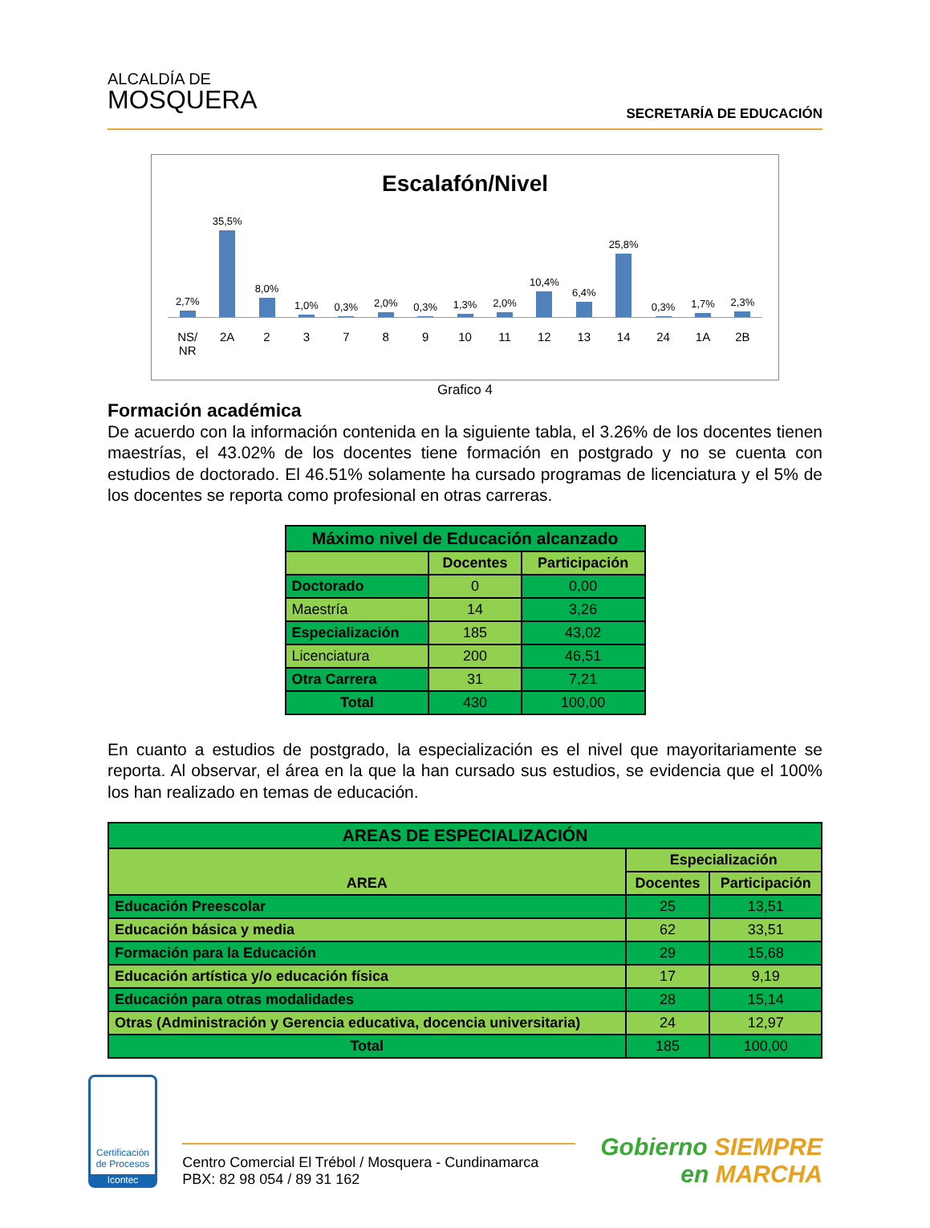ALCALDÍA DE
MOSQUERA
SECRETARÍA DE EDUCACIÓN
Escalafón/Nivel
2,7%
35,5%
8,0%
1,0%
0,3%
2,0%
0,3%
1,3%
2,0%
10,4%
6,4%
25,8%
0,3%
1,7%
2,3%
NS/ NR 2A 23789 10 11 12 13 14 24 1A 2B
Grafico 4
Formación académica
De acuerdo con la información contenida en la siguiente tabla, el 3.26% de los docentes tienen maestrías, el 43.02% de los docentes tiene formación en postgrado y no se cuenta con estudios de doctorado. El 46.51% solamente ha cursado programas de licenciatura y el 5% de los docentes se reporta como profesional en otras carreras.
| Máximo nivel de Educación alcanzado | | |
| --- | --- | --- |
| | Docentes | Participación |
| Doctorado | 0 | 0,00 |
| Maestría | 14 | 3,26 |
| Especialización | 185 | 43,02 |
| Licenciatura | 200 | 46,51 |
| Otra Carrera | 31 | 7,21 |
| Total | 430 | 100,00 |
En cuanto a estudios de postgrado, la especialización es el nivel que mayoritariamente se reporta. Al observar, el área en la que la han cursado sus estudios, se evidencia que el 100% los han realizado en temas de educación.
| AREAS DE ESPECIALIZACIÓN | | |
| --- | --- | --- |
| AREA | Especialización | |
| | Docentes | Participación |
| Educación Preescolar | 25 | 13,51 |
| Educación básica y media | 62 | 33,51 |
| Formación para la Educación | 29 | 15,68 |
| Educación artística y/o educación física | 17 | 9,19 |
| Educación para otras modalidades | 28 | 15,14 |
| Otras (Administración y Gerencia educativa, docencia universitaria) | 24 | 12,97 |
| Total | 185 | 100,00 |
Certificación de Procesos
Icontec
Centro Comercial El Trébol / Mosquera - Cundinamarca
PBX: 82 98 054 / 89 31 162
Gobierno SIEMPRE
en MARCHA